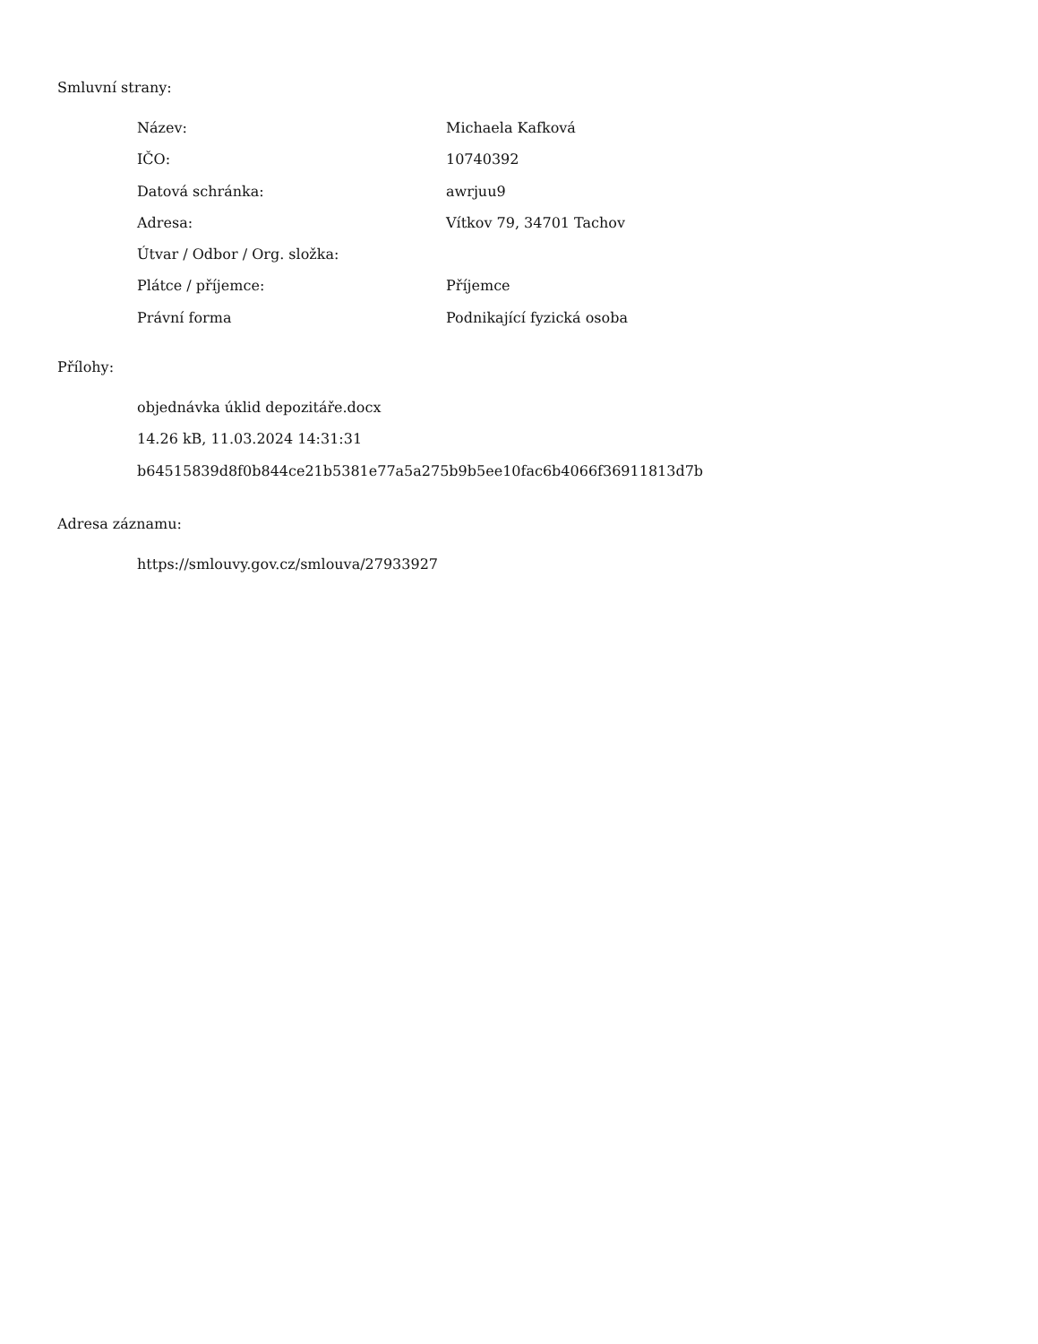Smluvní strany:
| Název: | Michaela Kafková |
| IČO: | 10740392 |
| Datová schránka: | awrjuu9 |
| Adresa: | Vítkov 79, 34701 Tachov |
| Útvar / Odbor / Org. složka: | |
| Plátce / příjemce: | Příjemce |
| Právní forma | Podnikající fyzická osoba |
Přílohy:
objednávka úklid depozitáře.docx
14.26 kB, 11.03.2024 14:31:31
b64515839d8f0b844ce21b5381e77a5a275b9b5ee10fac6b4066f36911813d7b
Adresa záznamu:
https://smlouvy.gov.cz/smlouva/27933927